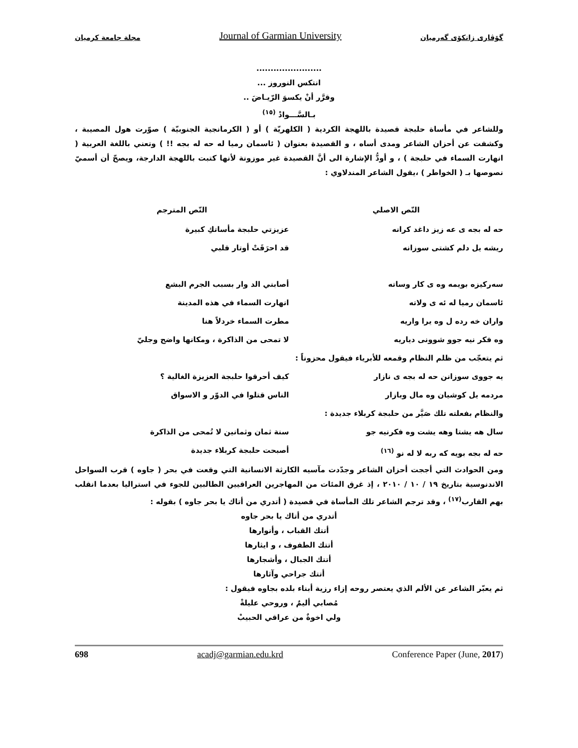مجلة جامعة كرميان Journal of Garmian University گۆڤاری زانكۆی گەرمیان
.......................
انتكس النوروز ...
وقرَّر أنْ يكسوَ الرّيـاضَ ..
بـالسَّـــوادْ <sup>(١٥)</sup>
وللشاعر في مأساة حلبجة قصيدة باللهجة الكردية ( الكلهريّة ) أو ( الكرمانجية الجنوبيّة ) صوّرت هول المصيبة ، وكشفت عن أحزان الشاعر ومدى أساه ، و القصيدة بعنوان ( ئاسمان رميا له حه له بجه !! ) وتعني باللغة العربية ( انهارت السماء في حلبجة ) ، و أودُّ الإشارة الى أنَّ القصيدة غير موزونة لأنها كتبت باللهجة الدارجة، ويصحّ أن أسميّ نصوصها بـ ( الخواطر ) ،يقول الشاعر المندلاوي :
| النّص الاصلي | النّص المترجم |
| --- | --- |
| حه له بجه ى عه زيز داغد كرانه | عزيزتي حلبجة مأساتكِ كبيرة |
| ريشه يل دلم كشتى سوزانه | قد احرَقَتْ أوتار قلبي |
| سه‌ركيزه بويمه وه ى كار وساته | أصابني الد وار بسبب الجرم البشع |
| ئاسمان رميا له ئه ى ولاته | انهارت السماء في هذه المدينة |
| واران خه رده ل وه يرا واريه | مطرت السماء خردلاً هنا |
| وه فكر نيه جوو شوونى دياريه | لا تمحى من الذاكرة ، ومكانها واضح وجليّ |
| ثم يتعجّب من ظلم النظام وقمعه للأبرياء فيقول محزوناً : | |
| يه جووى سوزانن حه له بجه ى نازار | كيف أحرقوا حلبجة العزيزة الغالية ؟ |
| مردمه يل كوشيان وه مال وبازار | الناس قتلوا في الدوّر و الاسواق |
| والنظام بفعلته تلك صَيَّر من حلبجة كربلاء جديدة : | |
| سال هه يشتا وهه يشت وه فكرنيه جو | سنة ثمان وثمانين لا تُمحى من الذاكرة |
| حه له بجه بويه كه ربه لا له نو <sup>(١٦)</sup> | أصبحت حلبجة كربلاء جديدة |
ومن الحوادث التي أججت أحزان الشاعر وجدّدت مآسيه الكارثة الانسانية التي وقعت في بحر ( جاوه ) قرب السواحل الاندنوسية بتاريخ ١٩ / ١٠ / ٢٠١٠ ، إذ غرق المئات من المهاجرين العراقيين الطالبين للجوء في استراليا بعدما انقلب بهم القارب<sup>(١٧)</sup> ، وقد ترجم الشاعر تلك المأساة في قصيدة ( أتدري من أتاك يا بحر جاوه ) بقوله :
أتدري من أتاك يا بحر جاوه
أتتك القباب ، وأنوارها
أتتك الطفوف ، و ايثارها
أتتك الجبال ، وأشجارها
أتتك جراحي وآثارها
ثم يعبّر الشاعر عن الألم الذي يعتصر روحه إزاء رزية أبناء بلده بجاوه فيقول :
مُصابي أليمٌ ، وروحي عليلةْ
ولي اخوةٌ من عراقي الحبيبْ
698 acadj@garmian.edu.krd Conference Paper (June, 2017)